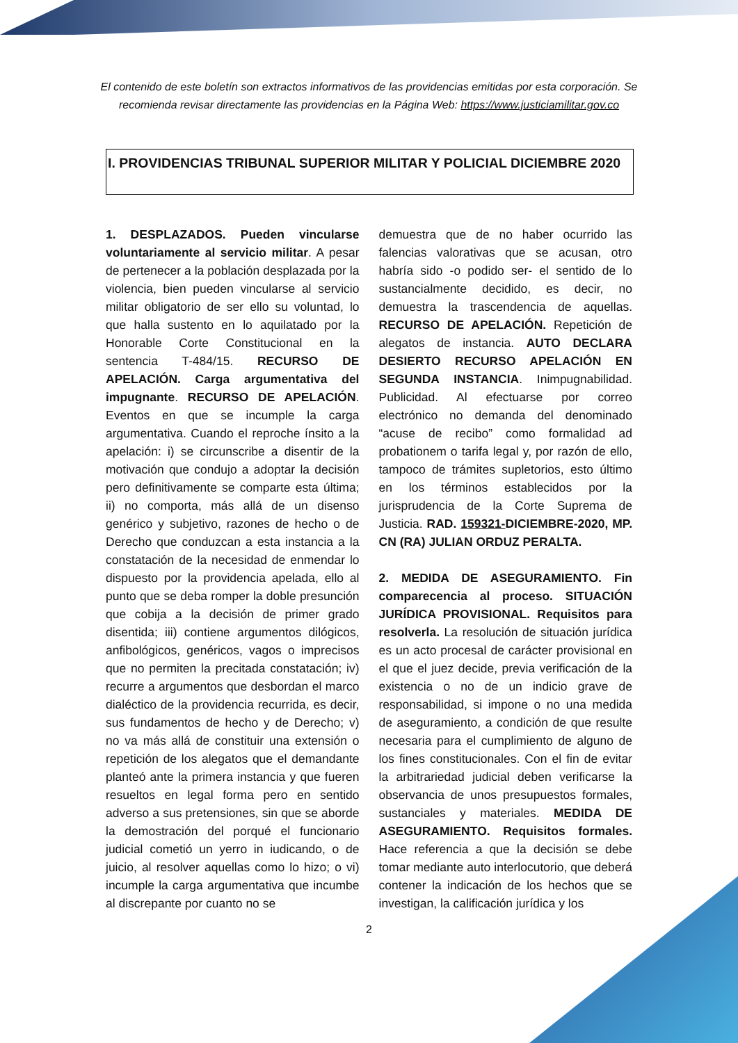El contenido de este boletín son extractos informativos de las providencias emitidas por esta corporación. Se recomienda revisar directamente las providencias en la Página Web: https://www.justiciamilitar.gov.co
I. PROVIDENCIAS TRIBUNAL SUPERIOR MILITAR Y POLICIAL DICIEMBRE 2020
1. DESPLAZADOS. Pueden vincularse voluntariamente al servicio militar. A pesar de pertenecer a la población desplazada por la violencia, bien pueden vincularse al servicio militar obligatorio de ser ello su voluntad, lo que halla sustento en lo aquilatado por la Honorable Corte Constitucional en la sentencia T-484/15. RECURSO DE APELACIÓN. Carga argumentativa del impugnante. RECURSO DE APELACIÓN. Eventos en que se incumple la carga argumentativa. Cuando el reproche ínsito a la apelación: i) se circunscribe a disentir de la motivación que condujo a adoptar la decisión pero definitivamente se comparte esta última; ii) no comporta, más allá de un disenso genérico y subjetivo, razones de hecho o de Derecho que conduzcan a esta instancia a la constatación de la necesidad de enmendar lo dispuesto por la providencia apelada, ello al punto que se deba romper la doble presunción que cobija a la decisión de primer grado disentida; iii) contiene argumentos dilógicos, anfibológicos, genéricos, vagos o imprecisos que no permiten la precitada constatación; iv) recurre a argumentos que desbordan el marco dialéctico de la providencia recurrida, es decir, sus fundamentos de hecho y de Derecho; v) no va más allá de constituir una extensión o repetición de los alegatos que el demandante planteó ante la primera instancia y que fueren resueltos en legal forma pero en sentido adverso a sus pretensiones, sin que se aborde la demostración del porqué el funcionario judicial cometió un yerro in iudicando, o de juicio, al resolver aquellas como lo hizo; o vi) incumple la carga argumentativa que incumbe al discrepante por cuanto no se
demuestra que de no haber ocurrido las falencias valorativas que se acusan, otro habría sido -o podido ser- el sentido de lo sustancialmente decidido, es decir, no demuestra la trascendencia de aquellas. RECURSO DE APELACIÓN. Repetición de alegatos de instancia. AUTO DECLARA DESIERTO RECURSO APELACIÓN EN SEGUNDA INSTANCIA. Inimpugnabilidad. Publicidad. Al efectuarse por correo electrónico no demanda del denominado “acuse de recibo” como formalidad ad probationem o tarifa legal y, por razón de ello, tampoco de trámites supletorios, esto último en los términos establecidos por la jurisprudencia de la Corte Suprema de Justicia. RAD. 159321-DICIEMBRE-2020, MP. CN (RA) JULIAN ORDUZ PERALTA.
2. MEDIDA DE ASEGURAMIENTO. Fin comparecencia al proceso. SITUACIÓN JURÍDICA PROVISIONAL. Requisitos para resolverla. La resolución de situación jurídica es un acto procesal de carácter provisional en el que el juez decide, previa verificación de la existencia o no de un indicio grave de responsabilidad, si impone o no una medida de aseguramiento, a condición de que resulte necesaria para el cumplimiento de alguno de los fines constitucionales. Con el fin de evitar la arbitrariedad judicial deben verificarse la observancia de unos presupuestos formales, sustanciales y materiales. MEDIDA DE ASEGURAMIENTO. Requisitos formales. Hace referencia a que la decisión se debe tomar mediante auto interlocutorio, que deberá contener la indicación de los hechos que se investigan, la calificación jurídica y los
2